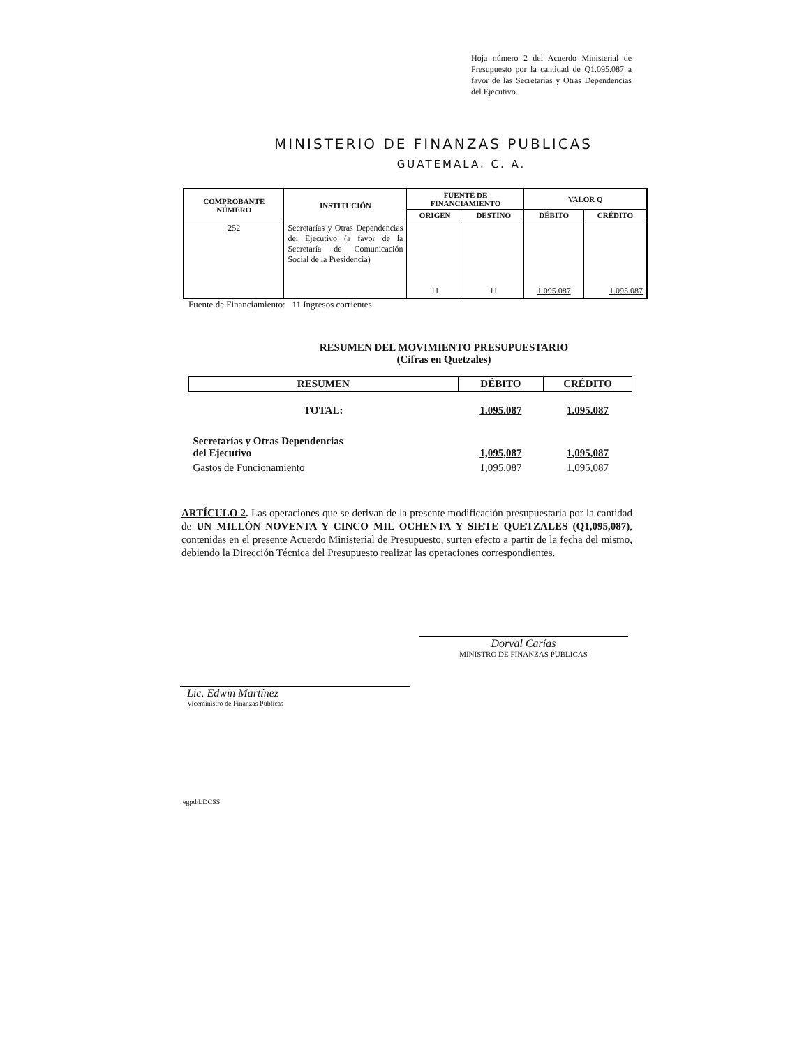Hoja número 2 del Acuerdo Ministerial de Presupuesto por la cantidad de Q1.095.087 a favor de las Secretarías y Otras Dependencias del Ejecutivo.
MINISTERIO DE FINANZAS PUBLICAS
GUATEMALA. C. A.
| COMPROBANTE NÚMERO | INSTITUCIÓN | FUENTE DE FINANCIAMIENTO | | VALOR Q | |
| --- | --- | --- | --- | --- | --- |
| | | ORIGEN | DESTINO | DÉBITO | CRÉDITO |
| 252 | Secretarías y Otras Dependencias del Ejecutivo (a favor de la Secretaría de Comunicación Social de la Presidencia) | 11 | 11 | 1.095.087 | 1.095.087 |
Fuente de Financiamiento: 11 Ingresos corrientes
RESUMEN DEL MOVIMIENTO PRESUPUESTARIO
(Cifras en Quetzales)
| RESUMEN | DÉBITO | CRÉDITO |
| --- | --- | --- |
| TOTAL: | 1.095.087 | 1.095.087 |
| Secretarías y Otras Dependencias del Ejecutivo | 1,095,087 | 1,095,087 |
| Gastos de Funcionamiento | 1,095,087 | 1,095,087 |
ARTÍCULO 2. Las operaciones que se derivan de la presente modificación presupuestaria por la cantidad de UN MILLÓN NOVENTA Y CINCO MIL OCHENTA Y SIETE QUETZALES (Q1,095,087), contenidas en el presente Acuerdo Ministerial de Presupuesto, surten efecto a partir de la fecha del mismo, debiendo la Dirección Técnica del Presupuesto realizar las operaciones correspondientes.
Dorval Carías
MINISTRO DE FINANZAS PUBLICAS
Lic. Edwin Martínez
Viceministro de Finanzas Públicas
egpd/LDCSS